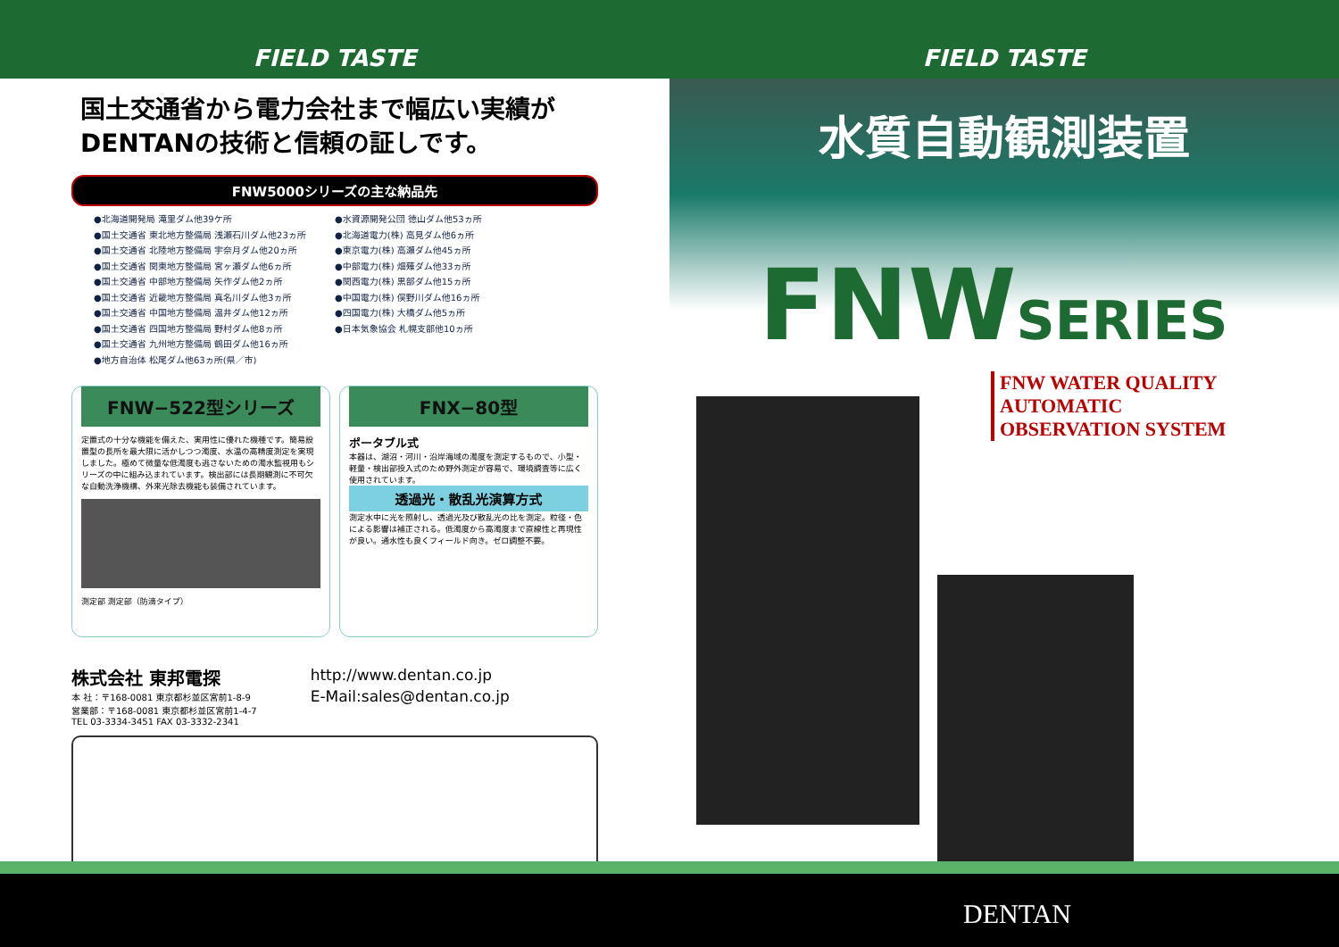FIELD TASTE FIELD TASTE
国土交通省から電力会社まで幅広い実績が
DENTANの技術と信頼の証しです。
FNW5000シリーズの主な納品先
●北海道開発局 滝里ダム他39ケ所
●国土交通省 東北地方整備局 浅瀬石川ダム他23ヵ所
●国土交通省 北陸地方整備局 宇奈月ダム他20ヵ所
●国土交通省 関東地方整備局 宮ヶ瀬ダム他6ヵ所
●国土交通省 中部地方整備局 矢作ダム他2ヵ所
●国土交通省 近畿地方整備局 真名川ダム他3ヵ所
●国土交通省 中国地方整備局 温井ダム他12ヵ所
●国土交通省 四国地方整備局 野村ダム他8ヵ所
●国土交通省 九州地方整備局 鶴田ダム他16ヵ所
●地方自治体 松尾ダム他63ヵ所(県／市)
●水資源開発公団 徳山ダム他53ヵ所
●北海道電力(株) 高見ダム他6ヵ所
●東京電力(株) 高瀬ダム他45ヵ所
●中部電力(株) 畑薙ダム他33ヵ所
●関西電力(株) 黒部ダム他15ヵ所
●中国電力(株) 俣野川ダム他16ヵ所
●四国電力(株) 大橋ダム他5ヵ所
●日本気象協会 札幌支部他10ヵ所
FNW−522型シリーズ
定置式の十分な機能を備えた、実用性に優れた機種です。簡易設置型の長所を最大限に活かしつつ濁度、水温の高精度測定を実現しました。極めて微量な低濁度も逃さないための濁水監視用もシリーズの中に組み込まれています。検出部には長期観測に不可欠な自動洗浄機構、外来光除去機能も装備されています。
測定部 測定部（防滴タイプ）
FNX−80型
ポータブル式
本器は、湖沼・河川・沿岸海域の濁度を測定するもので、小型・軽量・検出部投入式のため野外測定が容易で、環境調査等に広く使用されています。
透過光・散乱光演算方式
測定水中に光を照射し、透過光及び散乱光の比を測定。粒径・色による影響は補正される。低濁度から高濁度まで直線性と再現性が良い。通水性も良くフィールド向き。ゼロ調整不要。
株式会社 東邦電探
本 社：〒168-0081 東京都杉並区宮前1-8-9
営業部：〒168-0081 東京都杉並区宮前1-4-7
TEL 03-3334-3451 FAX 03-3332-2341
http://www.dentan.co.jp
E-Mail:sales@dentan.co.jp
水質自動観測装置
FNWSERIES
FNW WATER QUALITY AUTOMATIC
OBSERVATION SYSTEM
DENTAN